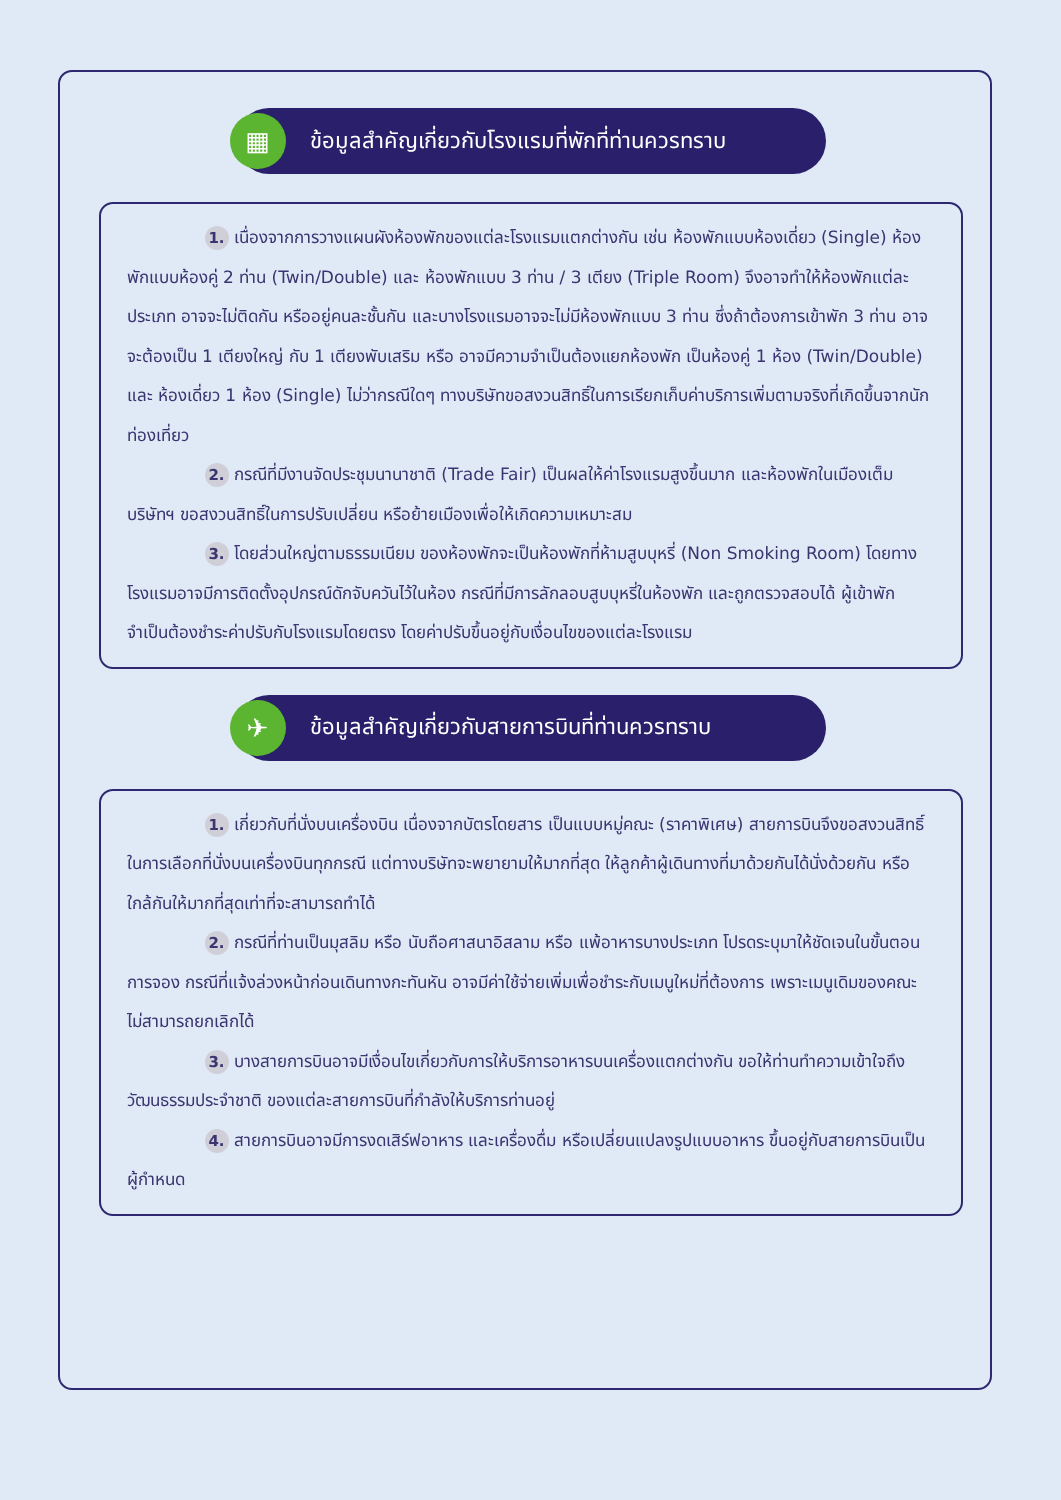▦ ข้อมูลสำคัญเกี่ยวกับโรงแรมที่พักที่ท่านควรทราบ
1. เนื่องจากการวางแผนผังห้องพักของแต่ละโรงแรมแตกต่างกัน เช่น ห้องพักแบบห้องเดี่ยว (Single) ห้องพักแบบห้องคู่ 2 ท่าน (Twin/Double) และ ห้องพักแบบ 3 ท่าน / 3 เตียง (Triple Room) จึงอาจทำให้ห้องพักแต่ละประเภท อาจจะไม่ติดกัน หรืออยู่คนละชั้นกัน และบางโรงแรมอาจจะไม่มีห้องพักแบบ 3 ท่าน ซึ่งถ้าต้องการเข้าพัก 3 ท่าน อาจจะต้องเป็น 1 เตียงใหญ่ กับ 1 เตียงพับเสริม หรือ อาจมีความจำเป็นต้องแยกห้องพัก เป็นห้องคู่ 1 ห้อง (Twin/Double) และ ห้องเดี่ยว 1 ห้อง (Single) ไม่ว่ากรณีใดๆ ทางบริษัทขอสงวนสิทธิ์ในการเรียกเก็บค่าบริการเพิ่มตามจริงที่เกิดขึ้นจากนักท่องเที่ยว
2. กรณีที่มีงานจัดประชุมนานาชาติ (Trade Fair) เป็นผลให้ค่าโรงแรมสูงขึ้นมาก และห้องพักในเมืองเต็ม บริษัทฯ ขอสงวนสิทธิ์ในการปรับเปลี่ยน หรือย้ายเมืองเพื่อให้เกิดความเหมาะสม
3. โดยส่วนใหญ่ตามธรรมเนียม ของห้องพักจะเป็นห้องพักที่ห้ามสูบบุหรี่ (Non Smoking Room) โดยทางโรงแรมอาจมีการติดตั้งอุปกรณ์ดักจับควันไว้ในห้อง กรณีที่มีการลักลอบสูบบุหรี่ในห้องพัก และถูกตรวจสอบได้ ผู้เข้าพักจำเป็นต้องชำระค่าปรับกับโรงแรมโดยตรง โดยค่าปรับขึ้นอยู่กับเงื่อนไขของแต่ละโรงแรม
✈ ข้อมูลสำคัญเกี่ยวกับสายการบินที่ท่านควรทราบ
1. เกี่ยวกับที่นั่งบนเครื่องบิน เนื่องจากบัตรโดยสาร เป็นแบบหมู่คณะ (ราคาพิเศษ) สายการบินจึงขอสงวนสิทธิ์ในการเลือกที่นั่งบนเครื่องบินทุกกรณี แต่ทางบริษัทจะพยายามให้มากที่สุด ให้ลูกค้าผู้เดินทางที่มาด้วยกันได้นั่งด้วยกัน หรือใกล้กันให้มากที่สุดเท่าที่จะสามารถทำได้
2. กรณีที่ท่านเป็นมุสลิม หรือ นับถือศาสนาอิสลาม หรือ แพ้อาหารบางประเภท โปรดระบุมาให้ชัดเจนในขั้นตอนการจอง กรณีที่แจ้งล่วงหน้าก่อนเดินทางกะทันหัน อาจมีค่าใช้จ่ายเพิ่มเพื่อชำระกับเมนูใหม่ที่ต้องการ เพราะเมนูเดิมของคณะ ไม่สามารถยกเลิกได้
3. บางสายการบินอาจมีเงื่อนไขเกี่ยวกับการให้บริการอาหารบนเครื่องแตกต่างกัน ขอให้ท่านทำความเข้าใจถึงวัฒนธรรมประจำชาติ ของแต่ละสายการบินที่กำลังให้บริการท่านอยู่
4. สายการบินอาจมีการงดเสิร์ฟอาหาร และเครื่องดื่ม หรือเปลี่ยนแปลงรูปแบบอาหาร ขึ้นอยู่กับสายการบินเป็นผู้กำหนด